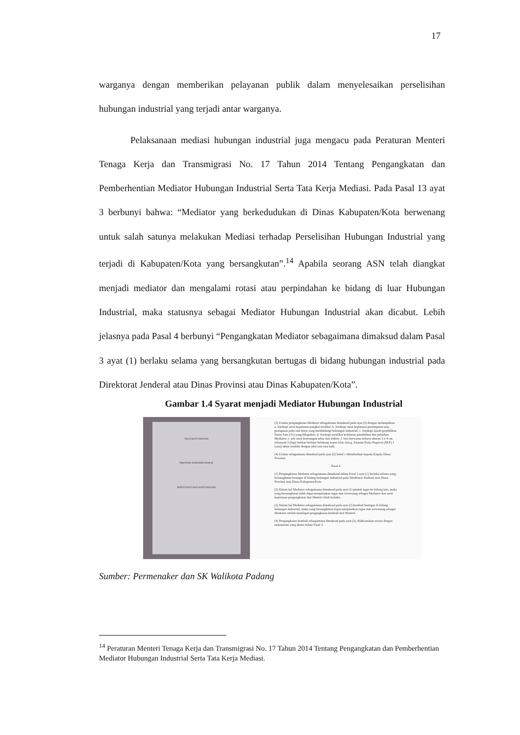17
warganya dengan memberikan pelayanan publik dalam menyelesaikan perselisihan hubungan industrial yang terjadi antar warganya.
Pelaksanaan mediasi hubungan industrial juga mengacu pada Peraturan Menteri Tenaga Kerja dan Transmigrasi No. 17 Tahun 2014 Tentang Pengangkatan dan Pemberhentian Mediator Hubungan Industrial Serta Tata Kerja Mediasi. Pada Pasal 13 ayat 3 berbunyi bahwa: “Mediator yang berkedudukan di Dinas Kabupaten/Kota berwenang untuk salah satunya melakukan Mediasi terhadap Perselisihan Hubungan Industrial yang terjadi di Kabupaten/Kota yang bersangkutan”.<sup>14</sup> Apabila seorang ASN telah diangkat menjadi mediator dan mengalami rotasi atau perpindahan ke bidang di luar Hubungan Industrial, maka statusnya sebagai Mediator Hubungan Industrial akan dicabut. Lebih jelasnya pada Pasal 4 berbunyi “Pengangkatan Mediator sebagaimana dimaksud dalam Pasal 3 ayat (1) berlaku selama yang bersangkutan bertugas di bidang hubungan industrial pada Direktorat Jenderal atau Dinas Provinsi atau Dinas Kabupaten/Kota”.
Gambar 1.4 Syarat menjadi Mediator Hubungan Industrial
WALI KOTA PADANG
PROVINSI SUMATERA BARAT
KEPUTUSAN WALI KOTA PADANG
(3) Usulan pengangkatan Mediator sebagaimana dimaksud pada ayat (2) dengan melampirkan: a. fotokopi surat keputusan pangkat terakhir; b. fotokopi surat keputusan penempatan atau penugasan pada unit kerja yang membidangi hubungan industrial; c. fotokopi ijazah pendidikan Strata Satu (S1) yang dilegalisir; d. fotokopi sertifikat kelulusan pendidikan dan pelatihan Mediator; e. asli surat keterangan sehat dari dokter; f. foto berwarna terbaru ukuran 3 x 4 cm sebanyak 3 (tiga) lembar berlatar belakang warna biru; dan g. Sasaran Kerja Pegawai (SKP) 1 (satu) tahun terakhir dengan nilai rata-rata baik.
(4) Usulan sebagaimana dimaksud pada ayat (2) huruf c ditembuskan kepada Kepala Dinas Provinsi.
Pasal 4
(1) Pengangkatan Mediator sebagaimana dimaksud dalam Pasal 3 ayat (1) berlaku selama yang bersangkutan bertugas di bidang hubungan industrial pada Direktorat Jenderal atau Dinas Provinsi atau Dinas Kabupaten/Kota.
(2) Dalam hal Mediator sebagaimana dimaksud pada ayat (1) pindah tugas ke bidang lain, maka yang bersangkutan tidak dapat menjalankan tugas dan wewenang sebagai Mediator dan surat keputusan pengangkatan dari Menteri tidak berlaku.
(3) Dalam hal Mediator sebagaimana dimaksud pada ayat (2) kembali bertugas di bidang hubungan industrial, maka yang bersangkutan dapat menjalankan tugas dan wewenang sebagai Mediator setelah mendapat pengangkatan kembali dari Menteri.
(4) Pengangkatan kembali sebagaimana dimaksud pada ayat (3), dilaksanakan sesuai dengan mekanisme yang diatur dalam Pasal 3.
Sumber: Permenaker dan SK Walikota Padang
<sup>14</sup> Peraturan Menteri Tenaga Kerja dan Transmigrasi No. 17 Tahun 2014 Tentang Pengangkatan dan Pemberhentian Mediator Hubungan Industrial Serta Tata Kerja Mediasi.